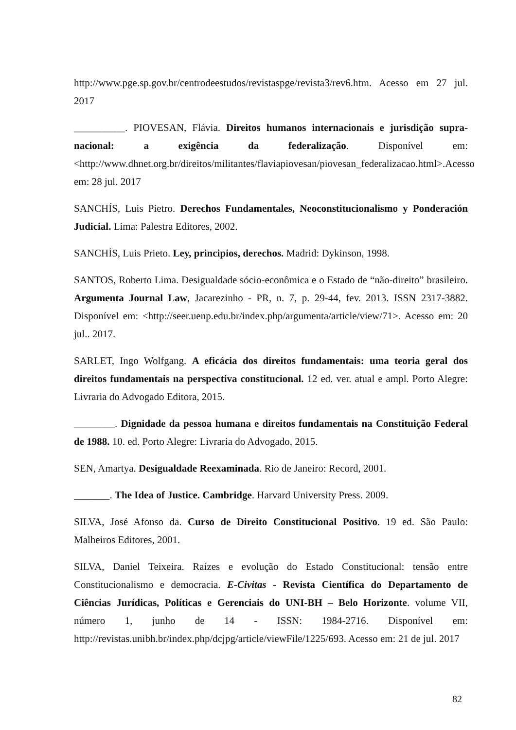http://www.pge.sp.gov.br/centrodeestudos/revistaspge/revista3/rev6.htm. Acesso em 27 jul. 2017
__________. PIOVESAN, Flávia. Direitos humanos internacionais e jurisdição supra-nacional: a exigência da federalização. Disponível em: <http://www.dhnet.org.br/direitos/militantes/flaviapiovesan/piovesan_federalizacao.html>.Acesso em: 28 jul. 2017
SANCHÍS, Luis Pietro. Derechos Fundamentales, Neoconstitucionalismo y Ponderación Judicial. Lima: Palestra Editores, 2002.
SANCHÍS, Luis Prieto. Ley, principios, derechos. Madrid: Dykinson, 1998.
SANTOS, Roberto Lima. Desigualdade sócio-econômica e o Estado de “não-direito” brasileiro. Argumenta Journal Law, Jacarezinho - PR, n. 7, p. 29-44, fev. 2013. ISSN 2317-3882. Disponível em: <http://seer.uenp.edu.br/index.php/argumenta/article/view/71>. Acesso em: 20 jul.. 2017.
SARLET, Ingo Wolfgang. A eficácia dos direitos fundamentais: uma teoria geral dos direitos fundamentais na perspectiva constitucional. 12 ed. ver. atual e ampl. Porto Alegre: Livraria do Advogado Editora, 2015.
________. Dignidade da pessoa humana e direitos fundamentais na Constituição Federal de 1988. 10. ed. Porto Alegre: Livraria do Advogado, 2015.
SEN, Amartya. Desigualdade Reexaminada. Rio de Janeiro: Record, 2001.
_______. The Idea of Justice. Cambridge. Harvard University Press. 2009.
SILVA, José Afonso da. Curso de Direito Constitucional Positivo. 19 ed. São Paulo: Malheiros Editores, 2001.
SILVA, Daniel Teixeira. Raízes e evolução do Estado Constitucional: tensão entre Constitucionalismo e democracia. E-Civitas - Revista Científica do Departamento de Ciências Jurídicas, Políticas e Gerenciais do UNI-BH – Belo Horizonte. volume VII, número 1, junho de 14 - ISSN: 1984-2716. Disponível em: http://revistas.unibh.br/index.php/dcjpg/article/viewFile/1225/693. Acesso em: 21 de jul. 2017
82